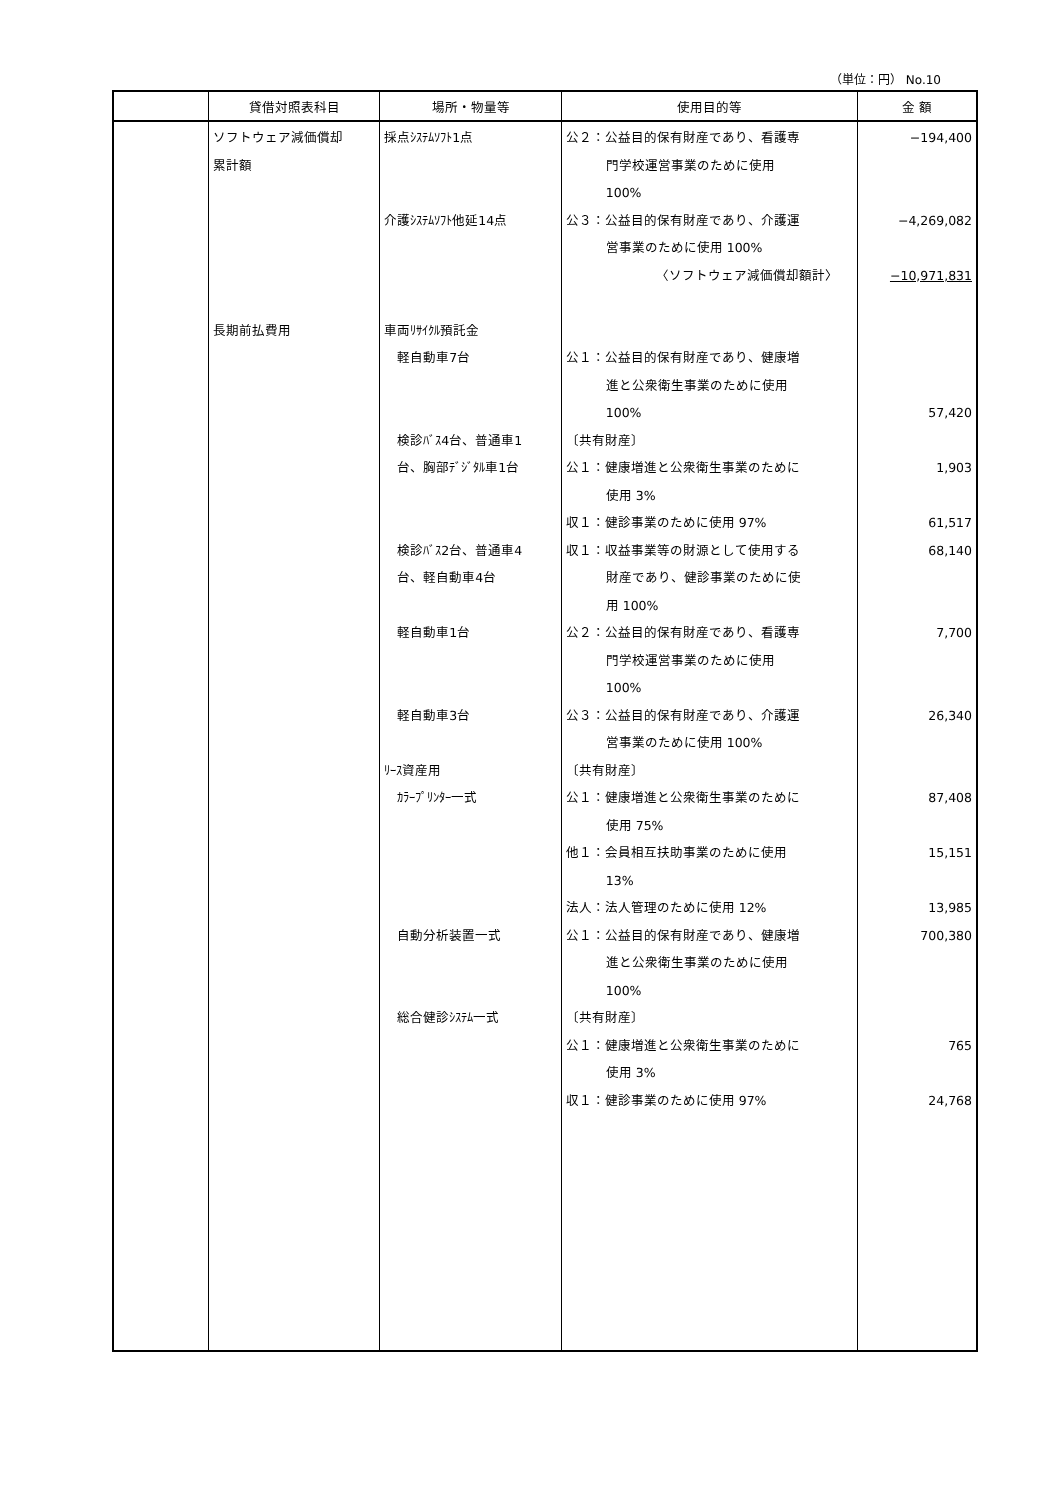（単位：円） No.10
| | 貸借対照表科目 | 場所・物量等 | 使用目的等 | 金 額 |
| --- | --- | --- | --- | --- |
| | ソフトウェア減価償却 累計額 長期前払費用 | 採点ｼｽﾃﾑｿﾌﾄ1点 介護ｼｽﾃﾑｿﾌﾄ他延14点 車両ﾘｻｲｸﾙ預託金 軽自動車7台 検診ﾊﾞｽ4台、普通車1 台、胸部ﾃﾞｼﾞﾀﾙ車1台 検診ﾊﾞｽ2台、普通車4 台、軽自動車4台 軽自動車1台 軽自動車3台 ﾘｰｽ資産用 ｶﾗｰﾌﾟﾘﾝﾀｰ一式 自動分析装置一式 総合健診ｼｽﾃﾑ一式 | 公２：公益目的保有財産であり、看護専 門学校運営事業のために使用 100% 公３：公益目的保有財産であり、介護運 営事業のために使用 100% 〈ソフトウェア減価償却額計〉 公１：公益目的保有財産であり、健康増 進と公衆衛生事業のために使用 100% 〔共有財産〕 公１：健康増進と公衆衛生事業のために 使用 3% 収１：健診事業のために使用 97% 収１：収益事業等の財源として使用する 財産であり、健診事業のために使 用 100% 公２：公益目的保有財産であり、看護専 門学校運営事業のために使用 100% 公３：公益目的保有財産であり、介護運 営事業のために使用 100% 〔共有財産〕 公１：健康増進と公衆衛生事業のために 使用 75% 他１：会員相互扶助事業のために使用 13% 法人：法人管理のために使用 12% 公１：公益目的保有財産であり、健康増 進と公衆衛生事業のために使用 100% 〔共有財産〕 公１：健康増進と公衆衛生事業のために 使用 3% 収１：健診事業のために使用 97% | −194,400 −4,269,082 −10,971,831 57,420 1,903 61,517 68,140 7,700 26,340 87,408 15,151 13,985 700,380 765 24,768 |